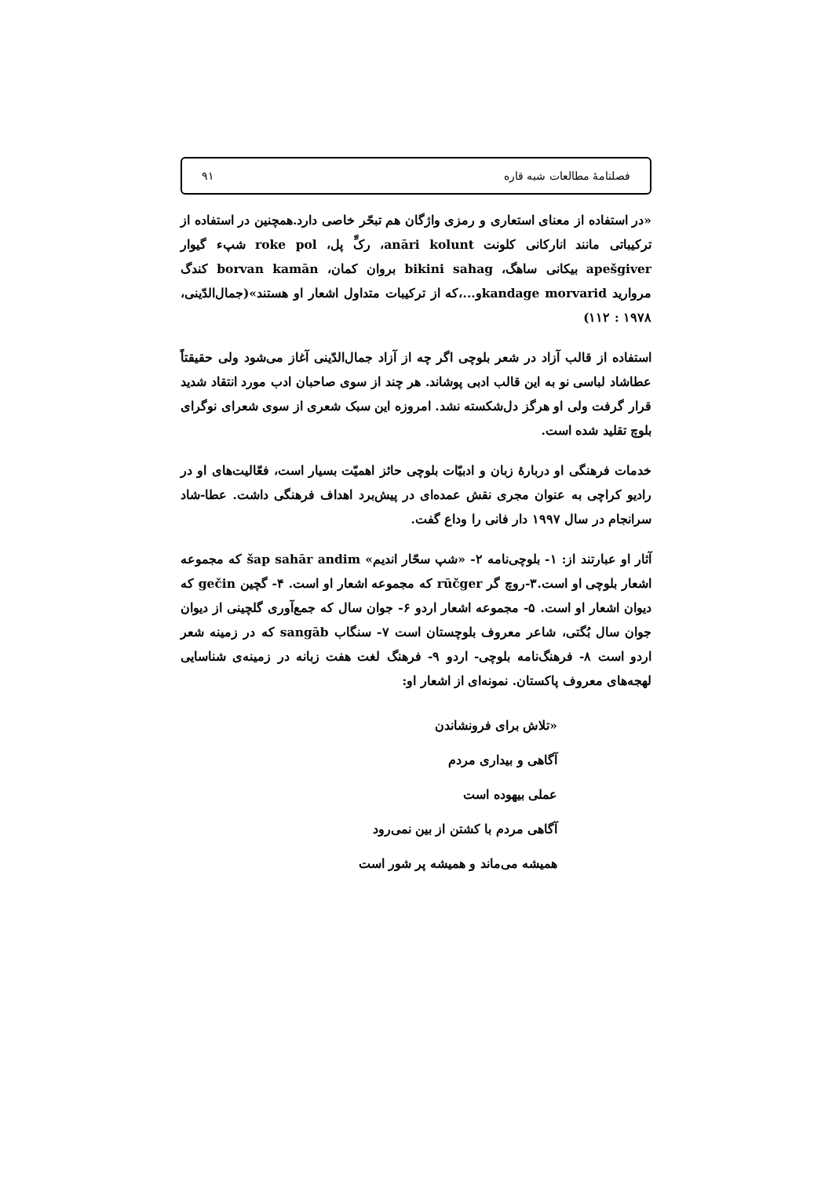فصلنامهٔ مطالعات شبه قاره ۹۱
«در استفاده از معنای استعاری و رمزی واژگان هم تبحّر خاصی دارد.همچنین در استفاده از ترکیباتی مانند انارکانی کلونت anāri kolunt، رکِّ پل، roke pol شپء گیوار apešgiver بیکانی ساهگ، bikini sahag بروان کمان، borvan kamān کندگ مروارید kandage morvaridو...،که از ترکیبات متداول اشعار او هستند»(جمال‌الدّینی، ۱۹۷۸ : ۱۱۲)
استفاده از قالب آزاد در شعر بلوچی اگر چه از آزاد جمال‌الدّینی آغاز می‌شود ولی حقیقتاً عطاشاد لباسی نو به این قالب ادبی پوشاند. هر چند از سوی صاحبان ادب مورد انتقاد شدید قرار گرفت ولی او هرگز دل‌شکسته نشد. امروزه این سبک شعری از سوی شعرای نوگرای بلوچ تقلید شده است.
خدمات فرهنگی او دربارهٔ زبان و ادبیّات بلوچی حائز اهمیّت بسیار است، فعّالیت‌های او در رادیو کراچی به عنوان مجری نقش عمده‌ای در پیش‌برد اهداف فرهنگی داشت. عطا-شاد سرانجام در سال ۱۹۹۷ دار فانی را وداع گفت.
آثار او عبارتند از: ۱- بلوچی‌نامه ۲- «شپ سحّار اندیم» šap sahār andim که مجموعه اشعار بلوچی او است.۳-روچ گر rūčger که مجموعه اشعار او است. ۴- گچین gečin که دیوان اشعار او است. ۵- مجموعه اشعار اردو ۶- جوان سال که جمع‌آوری گلچینی از دیوان جوان سال بُگتی، شاعر معروف بلوچستان است ۷- سنگاب sangāb که در زمینه شعر اردو است ۸- فرهنگ‌نامه بلوچی- اردو ۹- فرهنگ لغت هفت زبانه در زمینه‌ی شناسایی لهجه‌های معروف پاکستان. نمونه‌ای از اشعار او:
«تلاش برای فرونشاندن
آگاهی و بیداری مردم
عملی بیهوده است
آگاهی مردم با کشتن از بین نمی‌رود
همیشه می‌ماند و همیشه پر شور است